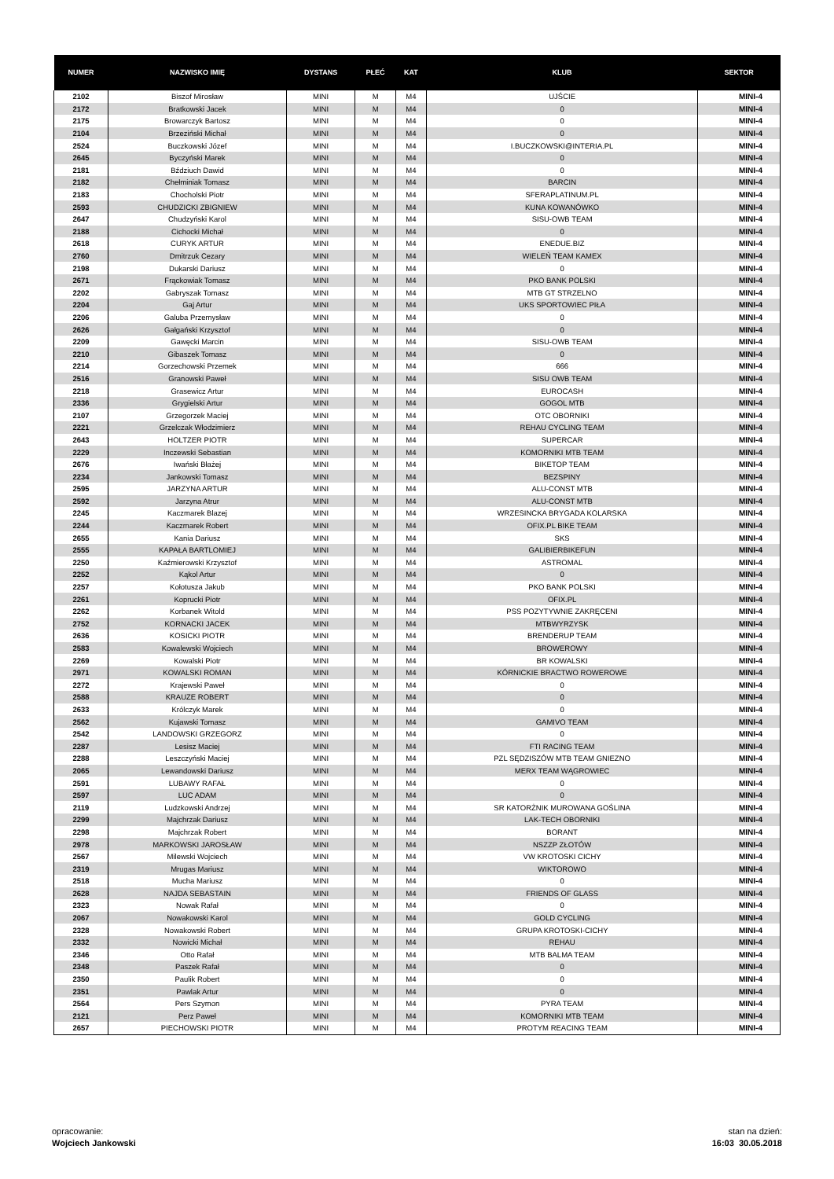| NUMER | NAZWISKO IMIĘ | DYSTANS | PŁEĆ | KAT | KLUB | SEKTOR |
| --- | --- | --- | --- | --- | --- | --- |
| 2102 | Biszof Mirosław | MINI | M | M4 | UJŚCIE | MINI-4 |
| 2172 | Bratkowski Jacek | MINI | M | M4 | 0 | MINI-4 |
| 2175 | Browarczyk Bartosz | MINI | M | M4 | 0 | MINI-4 |
| 2104 | Brzeziński Michał | MINI | M | M4 | 0 | MINI-4 |
| 2524 | Buczkowski Józef | MINI | M | M4 | I.BUCZKOWSKI@INTERIA.PL | MINI-4 |
| 2645 | Byczyński Marek | MINI | M | M4 | 0 | MINI-4 |
| 2181 | Bździuch Dawid | MINI | M | M4 | 0 | MINI-4 |
| 2182 | Chełminiak Tomasz | MINI | M | M4 | BARCIN | MINI-4 |
| 2183 | Chocholski Piotr | MINI | M | M4 | SFERAPLATINUM.PL | MINI-4 |
| 2593 | CHUDZICKI ZBIGNIEW | MINI | M | M4 | KUNA KOWANÓWKO | MINI-4 |
| 2647 | Chudzyński Karol | MINI | M | M4 | SISU-OWB TEAM | MINI-4 |
| 2188 | Cichocki Michał | MINI | M | M4 | 0 | MINI-4 |
| 2618 | CURYK ARTUR | MINI | M | M4 | ENEDUE.BIZ | MINI-4 |
| 2760 | Dmitrzuk Cezary | MINI | M | M4 | WIELEŃ TEAM KAMEX | MINI-4 |
| 2198 | Dukarski Dariusz | MINI | M | M4 | 0 | MINI-4 |
| 2671 | Frąckowiak Tomasz | MINI | M | M4 | PKO BANK POLSKI | MINI-4 |
| 2202 | Gabryszak Tomasz | MINI | M | M4 | MTB GT STRZELNO | MINI-4 |
| 2204 | Gaj Artur | MINI | M | M4 | UKS SPORTOWIEC PIŁA | MINI-4 |
| 2206 | Galuba Przemysław | MINI | M | M4 | 0 | MINI-4 |
| 2626 | Gałgański Krzysztof | MINI | M | M4 | 0 | MINI-4 |
| 2209 | Gawęcki Marcin | MINI | M | M4 | SISU-OWB TEAM | MINI-4 |
| 2210 | Gibaszek Tomasz | MINI | M | M4 | 0 | MINI-4 |
| 2214 | Gorzechowski Przemek | MINI | M | M4 | 666 | MINI-4 |
| 2516 | Granowski Paweł | MINI | M | M4 | SISU OWB TEAM | MINI-4 |
| 2218 | Grasewicz Artur | MINI | M | M4 | EUROCASH | MINI-4 |
| 2336 | Grygielski Artur | MINI | M | M4 | GOGOL MTB | MINI-4 |
| 2107 | Grzegorzek Maciej | MINI | M | M4 | OTC OBORNIKI | MINI-4 |
| 2221 | Grzelczak Włodzimierz | MINI | M | M4 | REHAU CYCLING TEAM | MINI-4 |
| 2643 | HOLTZER PIOTR | MINI | M | M4 | SUPERCAR | MINI-4 |
| 2229 | Inczewski Sebastian | MINI | M | M4 | KOMORNIKI MTB TEAM | MINI-4 |
| 2676 | Iwański Błażej | MINI | M | M4 | BIKETOP TEAM | MINI-4 |
| 2234 | Jankowski Tomasz | MINI | M | M4 | BEZSPINY | MINI-4 |
| 2595 | JARZYNA ARTUR | MINI | M | M4 | ALU-CONST MTB | MINI-4 |
| 2592 | Jarzyna Atrur | MINI | M | M4 | ALU-CONST MTB | MINI-4 |
| 2245 | Kaczmarek Blazej | MINI | M | M4 | WRZESINCKA BRYGADA KOLARSKA | MINI-4 |
| 2244 | Kaczmarek Robert | MINI | M | M4 | OFIX.PL BIKE TEAM | MINI-4 |
| 2655 | Kania Dariusz | MINI | M | M4 | SKS | MINI-4 |
| 2555 | KAPAŁA BARTLOMIEJ | MINI | M | M4 | GALIBIERBIKEFUN | MINI-4 |
| 2250 | Kaźmierowski Krzysztof | MINI | M | M4 | ASTROMAL | MINI-4 |
| 2252 | Kąkol Artur | MINI | M | M4 | 0 | MINI-4 |
| 2257 | Kołotusza Jakub | MINI | M | M4 | PKO BANK POLSKI | MINI-4 |
| 2261 | Koprucki Piotr | MINI | M | M4 | OFIX.PL | MINI-4 |
| 2262 | Korbanek Witold | MINI | M | M4 | PSS POZYTYWNIE ZAKRĘCENI | MINI-4 |
| 2752 | KORNACKI JACEK | MINI | M | M4 | MTBWYRZYSK | MINI-4 |
| 2636 | KOSICKI PIOTR | MINI | M | M4 | BRENDERUP TEAM | MINI-4 |
| 2583 | Kowalewski Wojciech | MINI | M | M4 | BROWEROWY | MINI-4 |
| 2269 | Kowalski Piotr | MINI | M | M4 | BR KOWALSKI | MINI-4 |
| 2971 | KOWALSKI ROMAN | MINI | M | M4 | KÓRNICKIE BRACTWO ROWEROWE | MINI-4 |
| 2272 | Krajewski Paweł | MINI | M | M4 | 0 | MINI-4 |
| 2588 | KRAUZE ROBERT | MINI | M | M4 | 0 | MINI-4 |
| 2633 | Królczyk Marek | MINI | M | M4 | 0 | MINI-4 |
| 2562 | Kujawski Tomasz | MINI | M | M4 | GAMIVO TEAM | MINI-4 |
| 2542 | LANDOWSKI GRZEGORZ | MINI | M | M4 | 0 | MINI-4 |
| 2287 | Lesisz Maciej | MINI | M | M4 | FTI RACING TEAM | MINI-4 |
| 2288 | Leszczyński Maciej | MINI | M | M4 | PZL SĘDZISZÓW MTB TEAM GNIEZNO | MINI-4 |
| 2065 | Lewandowski Dariusz | MINI | M | M4 | MERX TEAM WĄGROWIEC | MINI-4 |
| 2591 | LUBAWY RAFAŁ | MINI | M | M4 | 0 | MINI-4 |
| 2597 | LUC ADAM | MINI | M | M4 | 0 | MINI-4 |
| 2119 | Ludzkowski Andrzej | MINI | M | M4 | SR KATORŻNIK MUROWANA GOŚLINA | MINI-4 |
| 2299 | Majchrzak Dariusz | MINI | M | M4 | LAK-TECH OBORNIKI | MINI-4 |
| 2298 | Majchrzak Robert | MINI | M | M4 | BORANT | MINI-4 |
| 2978 | MARKOWSKI JAROSŁAW | MINI | M | M4 | NSZZP ZŁOTÓW | MINI-4 |
| 2567 | Milewski Wojciech | MINI | M | M4 | VW KROTOSKI CICHY | MINI-4 |
| 2319 | Mrugas Mariusz | MINI | M | M4 | WIKTOROWO | MINI-4 |
| 2518 | Mucha Mariusz | MINI | M | M4 | 0 | MINI-4 |
| 2628 | NAJDA SEBASTAIN | MINI | M | M4 | FRIENDS OF GLASS | MINI-4 |
| 2323 | Nowak Rafał | MINI | M | M4 | 0 | MINI-4 |
| 2067 | Nowakowski Karol | MINI | M | M4 | GOLD CYCLING | MINI-4 |
| 2328 | Nowakowski Robert | MINI | M | M4 | GRUPA KROTOSKI-CICHY | MINI-4 |
| 2332 | Nowicki Michał | MINI | M | M4 | REHAU | MINI-4 |
| 2346 | Otto Rafał | MINI | M | M4 | MTB BALMA TEAM | MINI-4 |
| 2348 | Paszek Rafał | MINI | M | M4 | 0 | MINI-4 |
| 2350 | Paulik Robert | MINI | M | M4 | 0 | MINI-4 |
| 2351 | Pawlak Artur | MINI | M | M4 | 0 | MINI-4 |
| 2564 | Pers Szymon | MINI | M | M4 | PYRA TEAM | MINI-4 |
| 2121 | Perz Paweł | MINI | M | M4 | KOMORNIKI MTB TEAM | MINI-4 |
| 2657 | PIECHOWSKI PIOTR | MINI | M | M4 | PROTYM REACING TEAM | MINI-4 |
opracowanie:
Wojciech Jankowski
stan na dzień:
16:03 30.05.2018